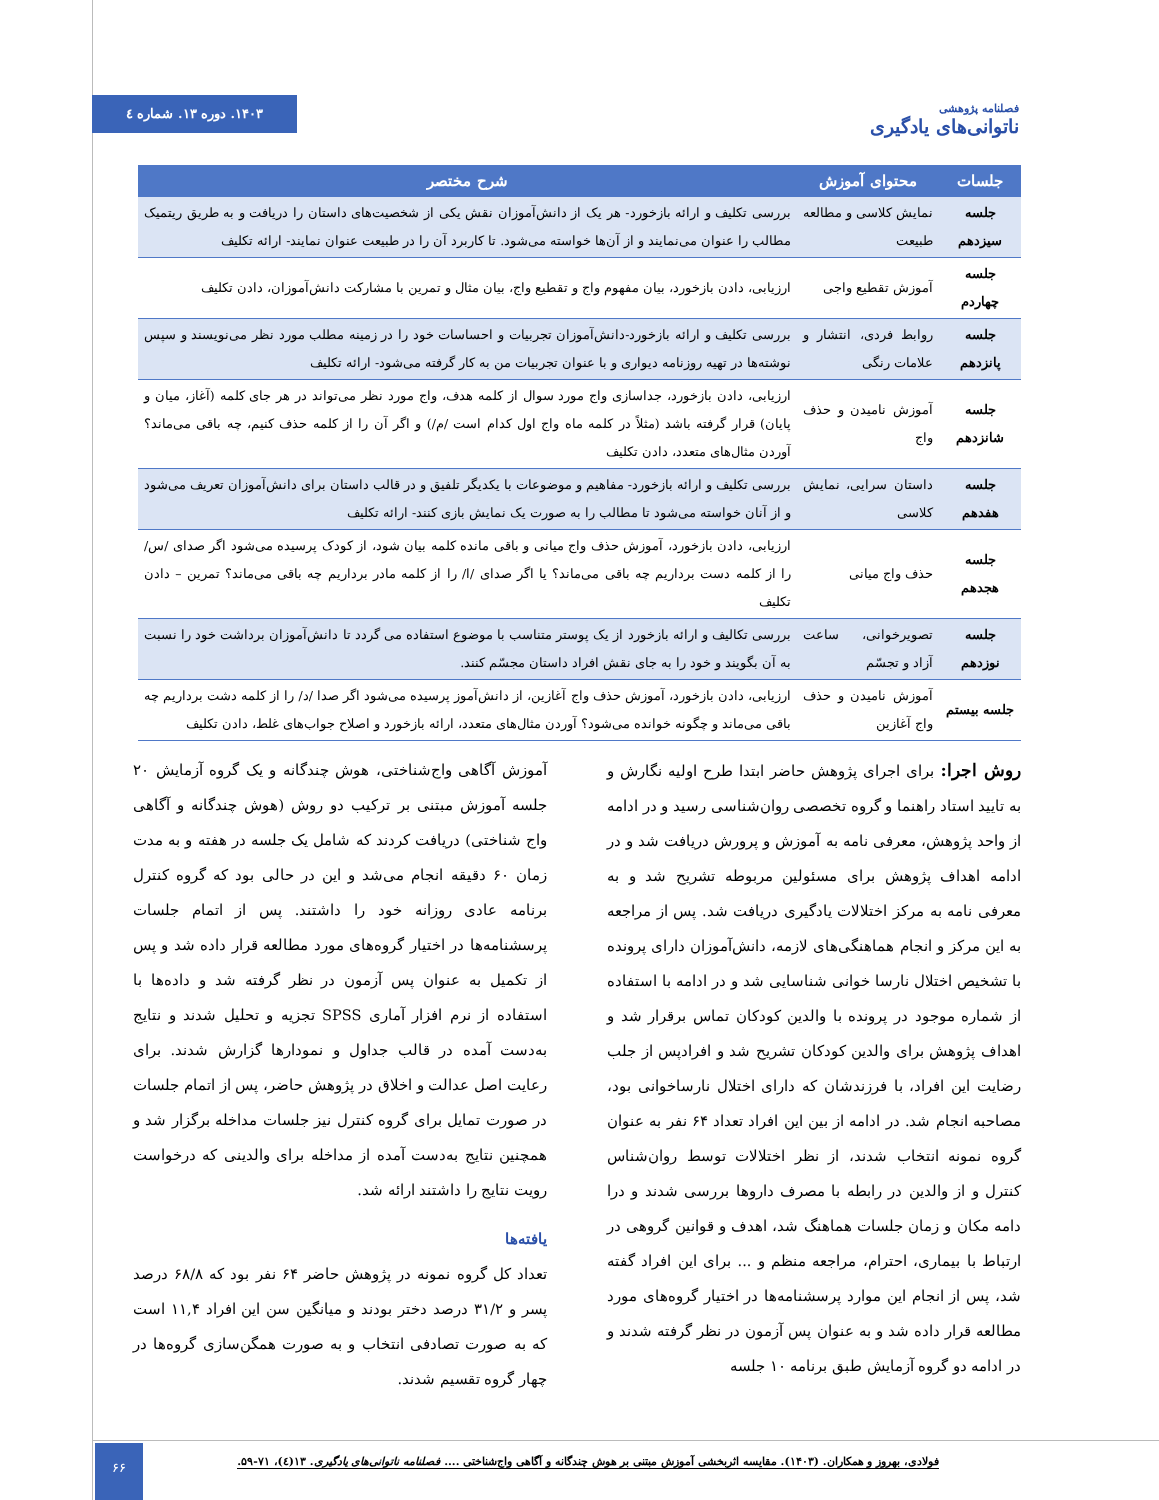فصلنامه پژوهشی
ناتوانی‌های یادگیری
۱۴۰۳. دوره ۱۳. شماره ٤
| جلسات | محتوای آموزش | شرح مختصر |
| --- | --- | --- |
| جلسه سیزدهم | نمایش کلاسی و مطالعه طبیعت | بررسی تکلیف و ارائه بازخورد- هر یک از دانش‌آموزان نقش یکی از شخصیت‌های داستان را دریافت و به طریق ریتمیک مطالب را عنوان می‌نمایند و از آن‌ها خواسته می‌شود. تا کاربرد آن را در طبیعت عنوان نمایند- ارائه تکلیف |
| جلسه چهاردم | آموزش تقطیع واجی | ارزیابی، دادن بازخورد، بیان مفهوم واج و تقطیع واج، بیان مثال و تمرین با مشارکت دانش‌آموزان، دادن تکلیف |
| جلسه پانزدهم | روابط فردی، انتشار و علامات رنگی | بررسی تکلیف و ارائه بازخورد-دانش‌آموزان تجربیات و احساسات خود را در زمینه مطلب مورد نظر می‌نویسند و سپس نوشته‌ها در تهیه روزنامه دیواری و با عنوان تجربیات من به کار گرفته می‌شود- ارائه تکلیف |
| جلسه شانزدهم | آموزش نامیدن و حذف واج | ارزیابی، دادن بازخورد، جداسازی واج مورد سوال از کلمه هدف، واج مورد نظر می‌تواند در هر جای کلمه (آغاز، میان و پایان) قرار گرفته باشد (مثلاً در کلمه ماه واج اول کدام است /م/) و اگر آن را از کلمه حذف کنیم، چه باقی می‌ماند؟ آوردن مثال‌های متعدد، دادن تکلیف |
| جلسه هفدهم | داستان سرایی، نمایش کلاسی | بررسی تکلیف و ارائه بازخورد- مفاهیم و موضوعات با یکدیگر تلفیق و در قالب داستان برای دانش‌آموزان تعریف می‌شود و از آنان خواسته می‌شود تا مطالب را به صورت یک نمایش بازی کنند- ارائه تکلیف |
| جلسه هجدهم | حذف واج میانی | ارزیابی، دادن بازخورد، آموزش حذف واج میانی و باقی مانده کلمه بیان شود، از کودک پرسیده می‌شود اگر صدای /س/ را از کلمه دست برداریم چه باقی می‌ماند؟ یا اگر صدای /ا/ را از کلمه مادر برداریم چه باقی می‌ماند؟ تمرین – دادن تکلیف |
| جلسه نوزدهم | تصویرخوانی، ساعت آزاد و تجسّم | بررسی تکالیف و ارائه بازخورد از یک پوستر متناسب با موضوع استفاده می گردد تا دانش‌آموزان برداشت خود را نسبت به آن بگویند و خود را به جای نقش افراد داستان مجسّم کنند. |
| جلسه بیستم | آموزش نامیدن و حذف واج آغازین | ارزیابی، دادن بازخورد، آموزش حذف واج آغازین، از دانش‌آموز پرسیده می‌شود اگر صدا /د/ را از کلمه دشت برداریم چه باقی می‌ماند و چگونه خوانده می‌شود؟ آوردن مثال‌های متعدد، ارائه بازخورد و اصلاح جواب‌های غلط، دادن تکلیف |
روش اجرا: برای اجرای پژوهش حاضر ابتدا طرح اولیه نگارش و به تایید استاد راهنما و گروه تخصصی روان‌شناسی رسید و در ادامه از واحد پژوهش، معرفی نامه به آموزش و پرورش دریافت شد و در ادامه اهداف پژوهش برای مسئولین مربوطه تشریح شد و به معرفی نامه به مرکز اختلالات یادگیری دریافت شد. پس از مراجعه به این مرکز و انجام هماهنگی‌های لازمه، دانش‌آموزان دارای پرونده با تشخیص اختلال نارسا خوانی شناسایی شد و در ادامه با استفاده از شماره موجود در پرونده با والدین کودکان تماس برقرار شد و اهداف پژوهش برای والدین کودکان تشریح شد و افرادپس از جلب رضایت این افراد، با فرزندشان که دارای اختلال نارساخوانی بود، مصاحبه انجام شد. در ادامه از بین این افراد تعداد ۶۴ نفر به عنوان گروه نمونه انتخاب شدند، از نظر اختلالات توسط روان‌شناس کنترل و از والدین در رابطه با مصرف داروها بررسی شدند و درا دامه مکان و زمان جلسات هماهنگ شد، اهدف و قوانین گروهی در ارتباط با بیماری، احترام، مراجعه منظم و ... برای این افراد گفته شد، پس از انجام این موارد پرسشنامه‌ها در اختیار گروه‌های مورد مطالعه قرار داده شد و به عنوان پس آزمون در نظر گرفته شدند و در ادامه دو گروه آزمایش طبق برنامه ۱۰ جلسه
آموزش آگاهی واج‌شناختی، هوش چندگانه و یک گروه آزمایش ۲۰ جلسه آموزش مبتنی بر ترکیب دو روش (هوش چندگانه و آگاهی واج شناختی) دریافت کردند که شامل یک جلسه در هفته و به مدت زمان ۶۰ دقیقه انجام می‌شد و این در حالی بود که گروه کنترل برنامه عادی روزانه خود را داشتند. پس از اتمام جلسات پرسشنامه‌ها در اختیار گروه‌های مورد مطالعه قرار داده شد و پس از تکمیل به عنوان پس آزمون در نظر گرفته شد و داده‌ها با استفاده از نرم افزار آماری SPSS تجزیه و تحلیل شدند و نتایج به‌دست آمده در قالب جداول و نمودارها گزارش شدند. برای رعایت اصل عدالت و اخلاق در پژوهش حاضر، پس از اتمام جلسات در صورت تمایل برای گروه کنترل نیز جلسات مداخله برگزار شد و همچنین نتایج به‌دست آمده از مداخله برای والدینی که درخواست رویت نتایج را داشتند ارائه شد.
یافته‌ها
تعداد کل گروه نمونه در پژوهش حاضر ۶۴ نفر بود که ۶۸/۸ درصد پسر و ۳۱/۲ درصد دختر بودند و میانگین سن این افراد ۱۱,۴ است که به صورت تصادفی انتخاب و به صورت همگن‌سازی گروه‌ها در چهار گروه تقسیم شدند.
۶۶
فولادی، بهروز و همکاران. (۱۴۰۳). مقایسه اثربخشی آموزش مبتنی بر هوش چندگانه و آگاهی واج‌شناختی .... فصلنامه ناتوانی‌های یادگیری. ۱۳(٤)، ۷۱-۵۹.